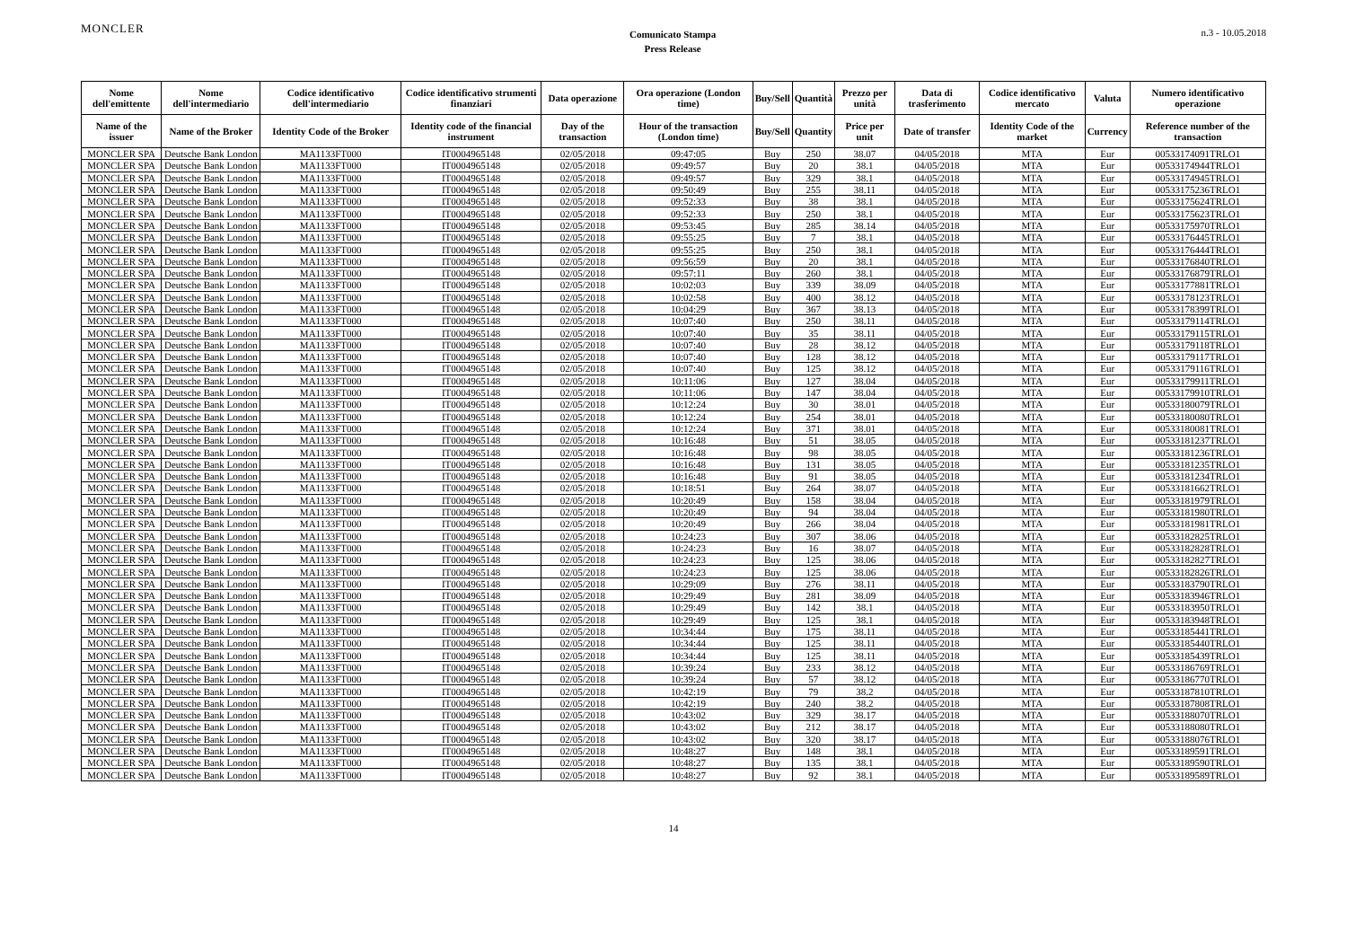MONCLER
Comunicato Stampa
Press Release
n.3 - 10.05.2018
| Nome dell'emittente | Nome dell'intermediario | Codice identificativo dell'intermediario | Codice identificativo strumenti finanziari | Data operazione | Ora operazione (London time) | Buy/Sell | Quantità | Prezzo per unità | Data di trasferimento | Codice identificativo mercato | Valuta | Numero identificativo operazione |
| --- | --- | --- | --- | --- | --- | --- | --- | --- | --- | --- | --- | --- |
| Name of the issuer | Name of the Broker | Identity Code of the Broker | Identity code of the financial instrument | Day of the transaction | Hour of the transaction (London time) | Buy/Sell | Quantity | Price per unit | Date of transfer | Identity Code of the market | Currency | Reference number of the transaction |
| MONCLER SPA | Deutsche Bank London | MA1133FT000 | IT0004965148 | 02/05/2018 | 09:47:05 | Buy | 250 | 38.07 | 04/05/2018 | MTA | Eur | 00533174091TRLO1 |
| MONCLER SPA | Deutsche Bank London | MA1133FT000 | IT0004965148 | 02/05/2018 | 09:49:57 | Buy | 20 | 38.1 | 04/05/2018 | MTA | Eur | 00533174944TRLO1 |
| MONCLER SPA | Deutsche Bank London | MA1133FT000 | IT0004965148 | 02/05/2018 | 09:49:57 | Buy | 329 | 38.1 | 04/05/2018 | MTA | Eur | 00533174945TRLO1 |
| MONCLER SPA | Deutsche Bank London | MA1133FT000 | IT0004965148 | 02/05/2018 | 09:50:49 | Buy | 255 | 38.11 | 04/05/2018 | MTA | Eur | 00533175236TRLO1 |
| MONCLER SPA | Deutsche Bank London | MA1133FT000 | IT0004965148 | 02/05/2018 | 09:52:33 | Buy | 38 | 38.1 | 04/05/2018 | MTA | Eur | 00533175624TRLO1 |
| MONCLER SPA | Deutsche Bank London | MA1133FT000 | IT0004965148 | 02/05/2018 | 09:52:33 | Buy | 250 | 38.1 | 04/05/2018 | MTA | Eur | 00533175623TRLO1 |
| MONCLER SPA | Deutsche Bank London | MA1133FT000 | IT0004965148 | 02/05/2018 | 09:53:45 | Buy | 285 | 38.14 | 04/05/2018 | MTA | Eur | 00533175970TRLO1 |
| MONCLER SPA | Deutsche Bank London | MA1133FT000 | IT0004965148 | 02/05/2018 | 09:55:25 | Buy | 7 | 38.1 | 04/05/2018 | MTA | Eur | 00533176445TRLO1 |
| MONCLER SPA | Deutsche Bank London | MA1133FT000 | IT0004965148 | 02/05/2018 | 09:55:25 | Buy | 250 | 38.1 | 04/05/2018 | MTA | Eur | 00533176444TRLO1 |
| MONCLER SPA | Deutsche Bank London | MA1133FT000 | IT0004965148 | 02/05/2018 | 09:56:59 | Buy | 20 | 38.1 | 04/05/2018 | MTA | Eur | 00533176840TRLO1 |
| MONCLER SPA | Deutsche Bank London | MA1133FT000 | IT0004965148 | 02/05/2018 | 09:57:11 | Buy | 260 | 38.1 | 04/05/2018 | MTA | Eur | 00533176879TRLO1 |
| MONCLER SPA | Deutsche Bank London | MA1133FT000 | IT0004965148 | 02/05/2018 | 10:02:03 | Buy | 339 | 38.09 | 04/05/2018 | MTA | Eur | 00533177881TRLO1 |
| MONCLER SPA | Deutsche Bank London | MA1133FT000 | IT0004965148 | 02/05/2018 | 10:02:58 | Buy | 400 | 38.12 | 04/05/2018 | MTA | Eur | 00533178123TRLO1 |
| MONCLER SPA | Deutsche Bank London | MA1133FT000 | IT0004965148 | 02/05/2018 | 10:04:29 | Buy | 367 | 38.13 | 04/05/2018 | MTA | Eur | 00533178399TRLO1 |
| MONCLER SPA | Deutsche Bank London | MA1133FT000 | IT0004965148 | 02/05/2018 | 10:07:40 | Buy | 250 | 38.11 | 04/05/2018 | MTA | Eur | 00533179114TRLO1 |
| MONCLER SPA | Deutsche Bank London | MA1133FT000 | IT0004965148 | 02/05/2018 | 10:07:40 | Buy | 35 | 38.11 | 04/05/2018 | MTA | Eur | 00533179115TRLO1 |
| MONCLER SPA | Deutsche Bank London | MA1133FT000 | IT0004965148 | 02/05/2018 | 10:07:40 | Buy | 28 | 38.12 | 04/05/2018 | MTA | Eur | 00533179118TRLO1 |
| MONCLER SPA | Deutsche Bank London | MA1133FT000 | IT0004965148 | 02/05/2018 | 10:07:40 | Buy | 128 | 38.12 | 04/05/2018 | MTA | Eur | 00533179117TRLO1 |
| MONCLER SPA | Deutsche Bank London | MA1133FT000 | IT0004965148 | 02/05/2018 | 10:07:40 | Buy | 125 | 38.12 | 04/05/2018 | MTA | Eur | 00533179116TRLO1 |
| MONCLER SPA | Deutsche Bank London | MA1133FT000 | IT0004965148 | 02/05/2018 | 10:11:06 | Buy | 127 | 38.04 | 04/05/2018 | MTA | Eur | 00533179911TRLO1 |
| MONCLER SPA | Deutsche Bank London | MA1133FT000 | IT0004965148 | 02/05/2018 | 10:11:06 | Buy | 147 | 38.04 | 04/05/2018 | MTA | Eur | 00533179910TRLO1 |
| MONCLER SPA | Deutsche Bank London | MA1133FT000 | IT0004965148 | 02/05/2018 | 10:12:24 | Buy | 30 | 38.01 | 04/05/2018 | MTA | Eur | 00533180079TRLO1 |
| MONCLER SPA | Deutsche Bank London | MA1133FT000 | IT0004965148 | 02/05/2018 | 10:12:24 | Buy | 254 | 38.01 | 04/05/2018 | MTA | Eur | 00533180080TRLO1 |
| MONCLER SPA | Deutsche Bank London | MA1133FT000 | IT0004965148 | 02/05/2018 | 10:12:24 | Buy | 371 | 38.01 | 04/05/2018 | MTA | Eur | 00533180081TRLO1 |
| MONCLER SPA | Deutsche Bank London | MA1133FT000 | IT0004965148 | 02/05/2018 | 10:16:48 | Buy | 51 | 38.05 | 04/05/2018 | MTA | Eur | 00533181237TRLO1 |
| MONCLER SPA | Deutsche Bank London | MA1133FT000 | IT0004965148 | 02/05/2018 | 10:16:48 | Buy | 98 | 38.05 | 04/05/2018 | MTA | Eur | 00533181236TRLO1 |
| MONCLER SPA | Deutsche Bank London | MA1133FT000 | IT0004965148 | 02/05/2018 | 10:16:48 | Buy | 131 | 38.05 | 04/05/2018 | MTA | Eur | 00533181235TRLO1 |
| MONCLER SPA | Deutsche Bank London | MA1133FT000 | IT0004965148 | 02/05/2018 | 10:16:48 | Buy | 91 | 38.05 | 04/05/2018 | MTA | Eur | 00533181234TRLO1 |
| MONCLER SPA | Deutsche Bank London | MA1133FT000 | IT0004965148 | 02/05/2018 | 10:18:51 | Buy | 264 | 38.07 | 04/05/2018 | MTA | Eur | 00533181662TRLO1 |
| MONCLER SPA | Deutsche Bank London | MA1133FT000 | IT0004965148 | 02/05/2018 | 10:20:49 | Buy | 158 | 38.04 | 04/05/2018 | MTA | Eur | 00533181979TRLO1 |
| MONCLER SPA | Deutsche Bank London | MA1133FT000 | IT0004965148 | 02/05/2018 | 10:20:49 | Buy | 94 | 38.04 | 04/05/2018 | MTA | Eur | 00533181980TRLO1 |
| MONCLER SPA | Deutsche Bank London | MA1133FT000 | IT0004965148 | 02/05/2018 | 10:20:49 | Buy | 266 | 38.04 | 04/05/2018 | MTA | Eur | 00533181981TRLO1 |
| MONCLER SPA | Deutsche Bank London | MA1133FT000 | IT0004965148 | 02/05/2018 | 10:24:23 | Buy | 307 | 38.06 | 04/05/2018 | MTA | Eur | 00533182825TRLO1 |
| MONCLER SPA | Deutsche Bank London | MA1133FT000 | IT0004965148 | 02/05/2018 | 10:24:23 | Buy | 16 | 38.07 | 04/05/2018 | MTA | Eur | 00533182828TRLO1 |
| MONCLER SPA | Deutsche Bank London | MA1133FT000 | IT0004965148 | 02/05/2018 | 10:24:23 | Buy | 125 | 38.06 | 04/05/2018 | MTA | Eur | 00533182827TRLO1 |
| MONCLER SPA | Deutsche Bank London | MA1133FT000 | IT0004965148 | 02/05/2018 | 10:24:23 | Buy | 125 | 38.06 | 04/05/2018 | MTA | Eur | 00533182826TRLO1 |
| MONCLER SPA | Deutsche Bank London | MA1133FT000 | IT0004965148 | 02/05/2018 | 10:29:09 | Buy | 276 | 38.11 | 04/05/2018 | MTA | Eur | 00533183790TRLO1 |
| MONCLER SPA | Deutsche Bank London | MA1133FT000 | IT0004965148 | 02/05/2018 | 10:29:49 | Buy | 281 | 38.09 | 04/05/2018 | MTA | Eur | 00533183946TRLO1 |
| MONCLER SPA | Deutsche Bank London | MA1133FT000 | IT0004965148 | 02/05/2018 | 10:29:49 | Buy | 142 | 38.1 | 04/05/2018 | MTA | Eur | 00533183950TRLO1 |
| MONCLER SPA | Deutsche Bank London | MA1133FT000 | IT0004965148 | 02/05/2018 | 10:29:49 | Buy | 125 | 38.1 | 04/05/2018 | MTA | Eur | 00533183948TRLO1 |
| MONCLER SPA | Deutsche Bank London | MA1133FT000 | IT0004965148 | 02/05/2018 | 10:34:44 | Buy | 175 | 38.11 | 04/05/2018 | MTA | Eur | 00533185441TRLO1 |
| MONCLER SPA | Deutsche Bank London | MA1133FT000 | IT0004965148 | 02/05/2018 | 10:34:44 | Buy | 125 | 38.11 | 04/05/2018 | MTA | Eur | 00533185440TRLO1 |
| MONCLER SPA | Deutsche Bank London | MA1133FT000 | IT0004965148 | 02/05/2018 | 10:34:44 | Buy | 125 | 38.11 | 04/05/2018 | MTA | Eur | 00533185439TRLO1 |
| MONCLER SPA | Deutsche Bank London | MA1133FT000 | IT0004965148 | 02/05/2018 | 10:39:24 | Buy | 233 | 38.12 | 04/05/2018 | MTA | Eur | 00533186769TRLO1 |
| MONCLER SPA | Deutsche Bank London | MA1133FT000 | IT0004965148 | 02/05/2018 | 10:39:24 | Buy | 57 | 38.12 | 04/05/2018 | MTA | Eur | 00533186770TRLO1 |
| MONCLER SPA | Deutsche Bank London | MA1133FT000 | IT0004965148 | 02/05/2018 | 10:42:19 | Buy | 79 | 38.2 | 04/05/2018 | MTA | Eur | 00533187810TRLO1 |
| MONCLER SPA | Deutsche Bank London | MA1133FT000 | IT0004965148 | 02/05/2018 | 10:42:19 | Buy | 240 | 38.2 | 04/05/2018 | MTA | Eur | 00533187808TRLO1 |
| MONCLER SPA | Deutsche Bank London | MA1133FT000 | IT0004965148 | 02/05/2018 | 10:43:02 | Buy | 329 | 38.17 | 04/05/2018 | MTA | Eur | 00533188070TRLO1 |
| MONCLER SPA | Deutsche Bank London | MA1133FT000 | IT0004965148 | 02/05/2018 | 10:43:02 | Buy | 212 | 38.17 | 04/05/2018 | MTA | Eur | 00533188080TRLO1 |
| MONCLER SPA | Deutsche Bank London | MA1133FT000 | IT0004965148 | 02/05/2018 | 10:43:02 | Buy | 320 | 38.17 | 04/05/2018 | MTA | Eur | 00533188076TRLO1 |
| MONCLER SPA | Deutsche Bank London | MA1133FT000 | IT0004965148 | 02/05/2018 | 10:48:27 | Buy | 148 | 38.1 | 04/05/2018 | MTA | Eur | 00533189591TRLO1 |
| MONCLER SPA | Deutsche Bank London | MA1133FT000 | IT0004965148 | 02/05/2018 | 10:48:27 | Buy | 135 | 38.1 | 04/05/2018 | MTA | Eur | 00533189590TRLO1 |
| MONCLER SPA | Deutsche Bank London | MA1133FT000 | IT0004965148 | 02/05/2018 | 10:48:27 | Buy | 92 | 38.1 | 04/05/2018 | MTA | Eur | 00533189589TRLO1 |
14